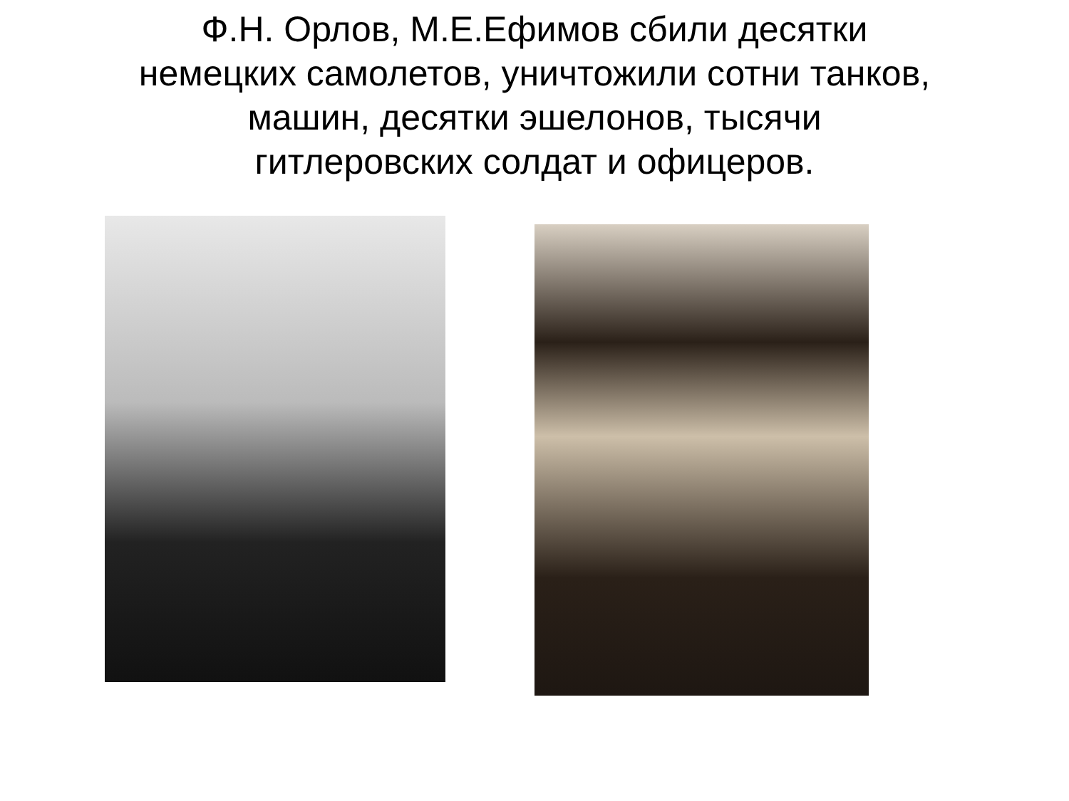Ф.Н. Орлов, М.Е.Ефимов сбили десятки
немецких самолетов, уничтожили сотни танков,
машин, десятки эшелонов, тысячи
гитлеровских солдат и офицеров.